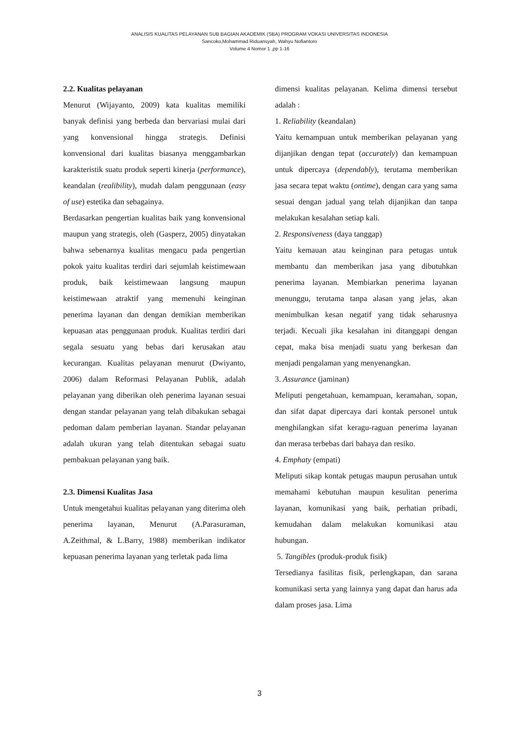ANALISIS KUALITAS PELAYANAN SUB BAGIAN AKADEMIK (SBA) PROGRAM VOKASI UNIVERSITAS INDONESIA
Sancoko,Mohammad Riduansyah, Wahyu Nofiantoro
Volume 4 Nomor 1 ,pp 1-16
2.2. Kualitas pelayanan
Menurut (Wijayanto, 2009) kata kualitas memiliki banyak definisi yang berbeda dan bervariasi mulai dari yang konvensional hingga strategis. Definisi konvensional dari kualitas biasanya menggambarkan karakteristik suatu produk seperti kinerja (performance), keandalan (realibility), mudah dalam penggunaan (easy of use) estetika dan sebagainya.
Berdasarkan pengertian kualitas baik yang konvensional maupun yang strategis, oleh (Gasperz, 2005) dinyatakan bahwa sebenarnya kualitas mengacu pada pengertian pokok yaitu kualitas terdiri dari sejumlah keistimewaan produk, baik keistimewaan langsung maupun keistimewaan atraktif yang memenuhi keinginan penerima layanan dan dengan demikian memberikan kepuasan atas penggunaan produk. Kualitas terdiri dari segala sesuatu yang bebas dari kerusakan atau kecurangan. Kualitas pelayanan menurut (Dwiyanto, 2006) dalam Reformasi Pelayanan Publik, adalah pelayanan yang diberikan oleh penerima layanan sesuai dengan standar pelayanan yang telah dibakukan sebagai pedoman dalam pemberian layanan. Standar pelayanan adalah ukuran yang telah ditentukan sebagai suatu pembakuan pelayanan yang baik.
2.3. Dimensi Kualitas Jasa
Untuk mengetahui kualitas pelayanan yang diterima oleh penerima layanan, Menurut (A.Parasuraman, A.Zeithmal, & L.Barry, 1988) memberikan indikator kepuasan penerima layanan yang terletak pada lima
dimensi kualitas pelayanan. Kelima dimensi tersebut adalah :
1. Reliability (keandalan)
Yaitu kemampuan untuk memberikan pelayanan yang dijanjikan dengan tepat (accurately) dan kemampuan untuk dipercaya (dependably), terutama memberikan jasa secara tepat waktu (ontime), dengan cara yang sama sesuai dengan jadual yang telah dijanjikan dan tanpa melakukan kesalahan setiap kali.
2. Responsiveness (daya tanggap)
Yaitu kemauan atau keinginan para petugas untuk membantu dan memberikan jasa yang dibutuhkan penerima layanan. Membiarkan penerima layanan menunggu, terutama tanpa alasan yang jelas, akan menimbulkan kesan negatif yang tidak seharusnya terjadi. Kecuali jika kesalahan ini ditanggapi dengan cepat, maka bisa menjadi suatu yang berkesan dan menjadi pengalaman yang menyenangkan.
3. Assurance (jaminan)
Meliputi pengetahuan, kemampuan, keramahan, sopan, dan sifat dapat dipercaya dari kontak personel untuk menghilangkan sifat keragu-raguan penerima layanan dan merasa terbebas dari bahaya dan resiko.
4. Emphaty (empati)
Meliputi sikap kontak petugas maupun perusahan untuk memahami kebutuhan maupun kesulitan penerima layanan, komunikasi yang baik, perhatian pribadi, kemudahan dalam melakukan komunikasi atau hubungan.
5. Tangibles (produk-produk fisik)
Tersedianya fasilitas fisik, perlengkapan, dan sarana komunikasi serta yang lainnya yang dapat dan harus ada dalam proses jasa. Lima
3